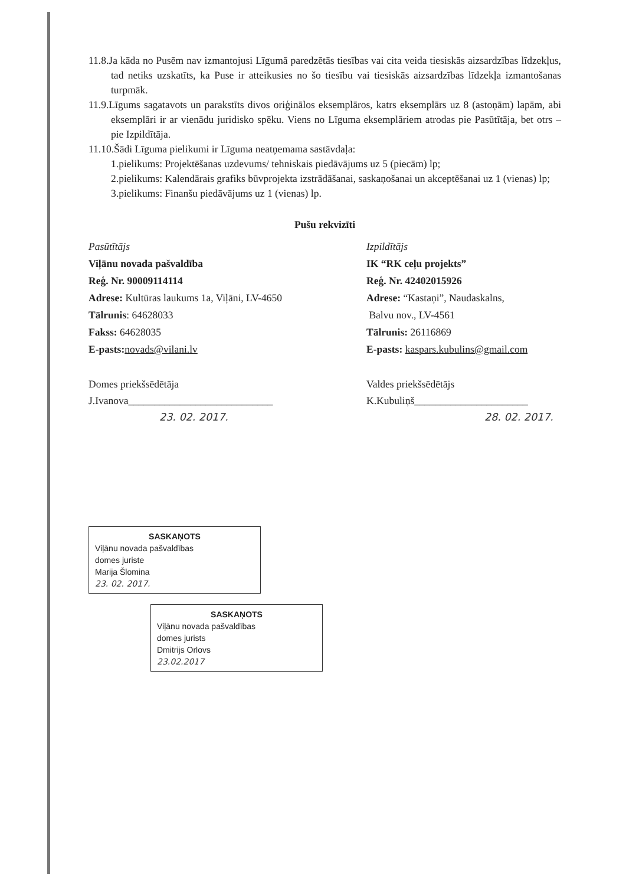11.8.Ja kāda no Pusēm nav izmantojusi Līgumā paredzētās tiesības vai cita veida tiesiskās aizsardzības līdzekļus, tad netiks uzskatīts, ka Puse ir atteikusies no šo tiesību vai tiesiskās aizsardzības līdzekļa izmantošanas turpmāk.
11.9.Līgums sagatavots un parakstīts divos oriģinālos eksemplāros, katrs eksemplārs uz 8 (astoņām) lapām, abi eksemplāri ir ar vienādu juridisko spēku. Viens no Līguma eksemplāriem atrodas pie Pasūtītāja, bet otrs – pie Izpildītāja.
11.10.Šādi Līguma pielikumi ir Līguma neatņemama sastāvdaļa:
1.pielikums: Projektēšanas uzdevums/ tehniskais piedāvājums uz 5 (piecām) lp;
2.pielikums: Kalendārais grafiks būvprojekta izstrādāšanai, saskaņošanai un akceptēšanai uz 1 (vienas) lp;
3.pielikums: Finanšu piedāvājums uz 1 (vienas) lp.
Pušu rekvizīti
Pasūtītājs
Viļānu novada pašvaldība
Reģ. Nr. 90009114114
Adrese: Kultūras laukums 1a, Viļāni, LV-4650
Tālrunis: 64628033
Fakss: 64628035
E-pasts: novads@vilani.lv
Domes priekšsēdētāja
J.Ivanova____________________________
23. 02. 2017.
Izpildītājs
IK “RK ceļu projekts”
Reģ. Nr. 42402015926
Adrese: “Kastaņi”, Naudaskalns,
Balvu nov., LV-4561
Tālrunis: 26116869
E-pasts: kaspars.kubulins@gmail.com
Valdes priekšsēdētājs
K.Kubuliņš______________________
28. 02. 2017.
SASKAŅOTS
Viļānu novada pašvaldības
domes juriste
Marija Šlomina
23. 02. 2017.
SASKAŅOTS
Viļānu novada pašvaldības
domes jurists
Dmitrijs Orlovs
23.02.2017